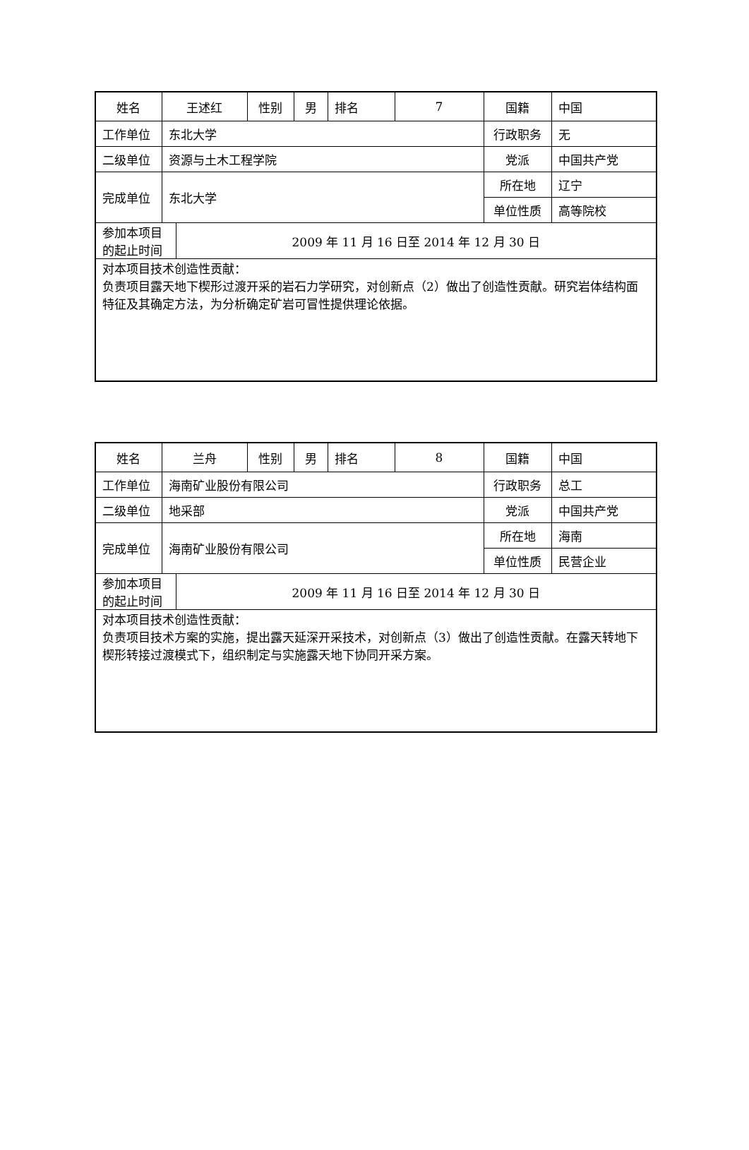| 姓名 | 王述红 | | 性别 | 男 | 排名 | 7 | 国籍 | 中国 |
| 工作单位 | 东北大学 | | | | | | 行政职务 | 无 |
| 二级单位 | 资源与土木工程学院 | | | | | | 党派 | 中国共产党 |
| 完成单位 | 东北大学 | | | | | | 所在地 | 辽宁 |
| | | | | | | | 单位性质 | 高等院校 |
| 参加本项目的起止时间 | | 2009 年 11 月 16 日至 2014 年 12 月 30 日 | | | | | | |
| 对本项目技术创造性贡献： 负责项目露天地下楔形过渡开采的岩石力学研究，对创新点（2）做出了创造性贡献。研究岩体结构面特征及其确定方法，为分析确定矿岩可冒性提供理论依据。 | | | | | | | | |
| 姓名 | 兰舟 | | 性别 | 男 | 排名 | 8 | 国籍 | 中国 |
| 工作单位 | 海南矿业股份有限公司 | | | | | | 行政职务 | 总工 |
| 二级单位 | 地采部 | | | | | | 党派 | 中国共产党 |
| 完成单位 | 海南矿业股份有限公司 | | | | | | 所在地 | 海南 |
| | | | | | | | 单位性质 | 民营企业 |
| 参加本项目的起止时间 | | 2009 年 11 月 16 日至 2014 年 12 月 30 日 | | | | | | |
| 对本项目技术创造性贡献： 负责项目技术方案的实施，提出露天延深开采技术，对创新点（3）做出了创造性贡献。在露天转地下楔形转接过渡模式下，组织制定与实施露天地下协同开采方案。 | | | | | | | | |